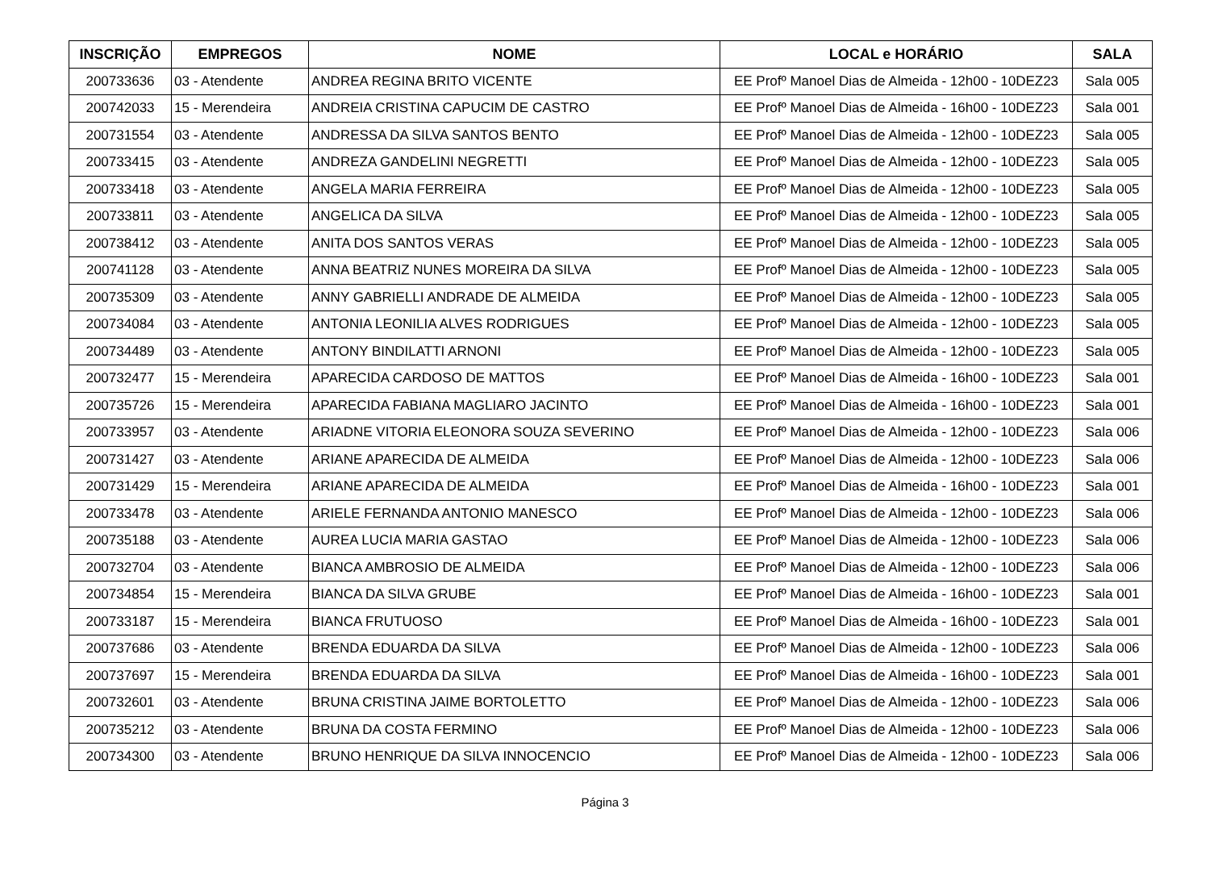| INSCRIÇÃO | EMPREGOS | NOME | LOCAL e HORÁRIO | SALA |
| --- | --- | --- | --- | --- |
| 200733636 | 03 - Atendente | ANDREA REGINA BRITO VICENTE | EE Profº Manoel Dias de Almeida - 12h00 - 10DEZ23 | Sala 005 |
| 200742033 | 15 - Merendeira | ANDREIA CRISTINA CAPUCIM DE CASTRO | EE Profº Manoel Dias de Almeida - 16h00 - 10DEZ23 | Sala 001 |
| 200731554 | 03 - Atendente | ANDRESSA DA SILVA SANTOS BENTO | EE Profº Manoel Dias de Almeida - 12h00 - 10DEZ23 | Sala 005 |
| 200733415 | 03 - Atendente | ANDREZA GANDELINI NEGRETTI | EE Profº Manoel Dias de Almeida - 12h00 - 10DEZ23 | Sala 005 |
| 200733418 | 03 - Atendente | ANGELA MARIA FERREIRA | EE Profº Manoel Dias de Almeida - 12h00 - 10DEZ23 | Sala 005 |
| 200733811 | 03 - Atendente | ANGELICA DA SILVA | EE Profº Manoel Dias de Almeida - 12h00 - 10DEZ23 | Sala 005 |
| 200738412 | 03 - Atendente | ANITA DOS SANTOS VERAS | EE Profº Manoel Dias de Almeida - 12h00 - 10DEZ23 | Sala 005 |
| 200741128 | 03 - Atendente | ANNA BEATRIZ NUNES MOREIRA DA SILVA | EE Profº Manoel Dias de Almeida - 12h00 - 10DEZ23 | Sala 005 |
| 200735309 | 03 - Atendente | ANNY GABRIELLI ANDRADE DE ALMEIDA | EE Profº Manoel Dias de Almeida - 12h00 - 10DEZ23 | Sala 005 |
| 200734084 | 03 - Atendente | ANTONIA LEONILIA ALVES RODRIGUES | EE Profº Manoel Dias de Almeida - 12h00 - 10DEZ23 | Sala 005 |
| 200734489 | 03 - Atendente | ANTONY BINDILATTI ARNONI | EE Profº Manoel Dias de Almeida - 12h00 - 10DEZ23 | Sala 005 |
| 200732477 | 15 - Merendeira | APARECIDA CARDOSO DE MATTOS | EE Profº Manoel Dias de Almeida - 16h00 - 10DEZ23 | Sala 001 |
| 200735726 | 15 - Merendeira | APARECIDA FABIANA MAGLIARO JACINTO | EE Profº Manoel Dias de Almeida - 16h00 - 10DEZ23 | Sala 001 |
| 200733957 | 03 - Atendente | ARIADNE VITORIA ELEONORA SOUZA SEVERINO | EE Profº Manoel Dias de Almeida - 12h00 - 10DEZ23 | Sala 006 |
| 200731427 | 03 - Atendente | ARIANE APARECIDA DE ALMEIDA | EE Profº Manoel Dias de Almeida - 12h00 - 10DEZ23 | Sala 006 |
| 200731429 | 15 - Merendeira | ARIANE APARECIDA DE ALMEIDA | EE Profº Manoel Dias de Almeida - 16h00 - 10DEZ23 | Sala 001 |
| 200733478 | 03 - Atendente | ARIELE FERNANDA ANTONIO MANESCO | EE Profº Manoel Dias de Almeida - 12h00 - 10DEZ23 | Sala 006 |
| 200735188 | 03 - Atendente | AUREA LUCIA MARIA GASTAO | EE Profº Manoel Dias de Almeida - 12h00 - 10DEZ23 | Sala 006 |
| 200732704 | 03 - Atendente | BIANCA AMBROSIO DE ALMEIDA | EE Profº Manoel Dias de Almeida - 12h00 - 10DEZ23 | Sala 006 |
| 200734854 | 15 - Merendeira | BIANCA DA SILVA GRUBE | EE Profº Manoel Dias de Almeida - 16h00 - 10DEZ23 | Sala 001 |
| 200733187 | 15 - Merendeira | BIANCA FRUTUOSO | EE Profº Manoel Dias de Almeida - 16h00 - 10DEZ23 | Sala 001 |
| 200737686 | 03 - Atendente | BRENDA EDUARDA DA SILVA | EE Profº Manoel Dias de Almeida - 12h00 - 10DEZ23 | Sala 006 |
| 200737697 | 15 - Merendeira | BRENDA EDUARDA DA SILVA | EE Profº Manoel Dias de Almeida - 16h00 - 10DEZ23 | Sala 001 |
| 200732601 | 03 - Atendente | BRUNA CRISTINA JAIME BORTOLETTO | EE Profº Manoel Dias de Almeida - 12h00 - 10DEZ23 | Sala 006 |
| 200735212 | 03 - Atendente | BRUNA DA COSTA FERMINO | EE Profº Manoel Dias de Almeida - 12h00 - 10DEZ23 | Sala 006 |
| 200734300 | 03 - Atendente | BRUNO HENRIQUE DA SILVA INNOCENCIO | EE Profº Manoel Dias de Almeida - 12h00 - 10DEZ23 | Sala 006 |
Página 3